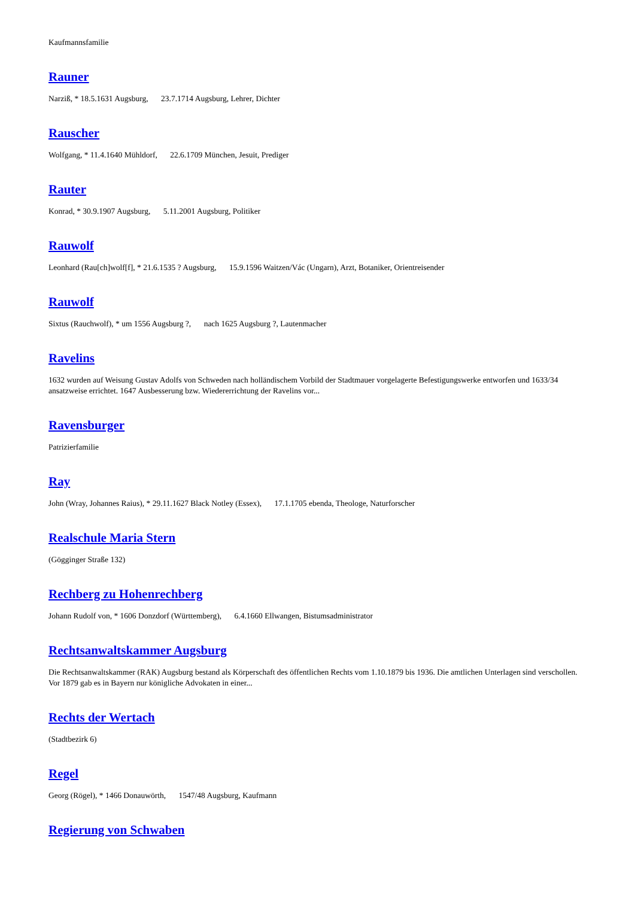Kaufmannsfamilie
Rauner
Narziß, * 18.5.1631 Augsburg, 23.7.1714 Augsburg, Lehrer, Dichter
Rauscher
Wolfgang, * 11.4.1640 Mühldorf, 22.6.1709 München, Jesuit, Prediger
Rauter
Konrad, * 30.9.1907 Augsburg, 5.11.2001 Augsburg, Politiker
Rauwolf
Leonhard (Rau[ch]wolf[f], * 21.6.1535 ? Augsburg, 15.9.1596 Waitzen/Vác (Ungarn), Arzt, Botaniker, Orientreisender
Rauwolf
Sixtus (Rauchwolf), * um 1556 Augsburg ?, nach 1625 Augsburg ?, Lautenmacher
Ravelins
1632 wurden auf Weisung Gustav Adolfs von Schweden nach holländischem Vorbild der Stadtmauer vorgelagerte Befestigungswerke entworfen und 1633/34 ansatzweise errichtet. 1647 Ausbesserung bzw. Wiedererrichtung der Ravelins vor...
Ravensburger
Patrizierfamilie
Ray
John (Wray, Johannes Raius), * 29.11.1627 Black Notley (Essex), 17.1.1705 ebenda, Theologe, Naturforscher
Realschule Maria Stern
(Gögginger Straße 132)
Rechberg zu Hohenrechberg
Johann Rudolf von, * 1606 Donzdorf (Württemberg), 6.4.1660 Ellwangen, Bistumsadministrator
Rechtsanwaltskammer Augsburg
Die Rechtsanwaltskammer (RAK) Augsburg bestand als Körperschaft des öffentlichen Rechts vom 1.10.1879 bis 1936. Die amtlichen Unterlagen sind verschollen. Vor 1879 gab es in Bayern nur königliche Advokaten in einer...
Rechts der Wertach
(Stadtbezirk 6)
Regel
Georg (Rögel), * 1466 Donauwörth, 1547/48 Augsburg, Kaufmann
Regierung von Schwaben